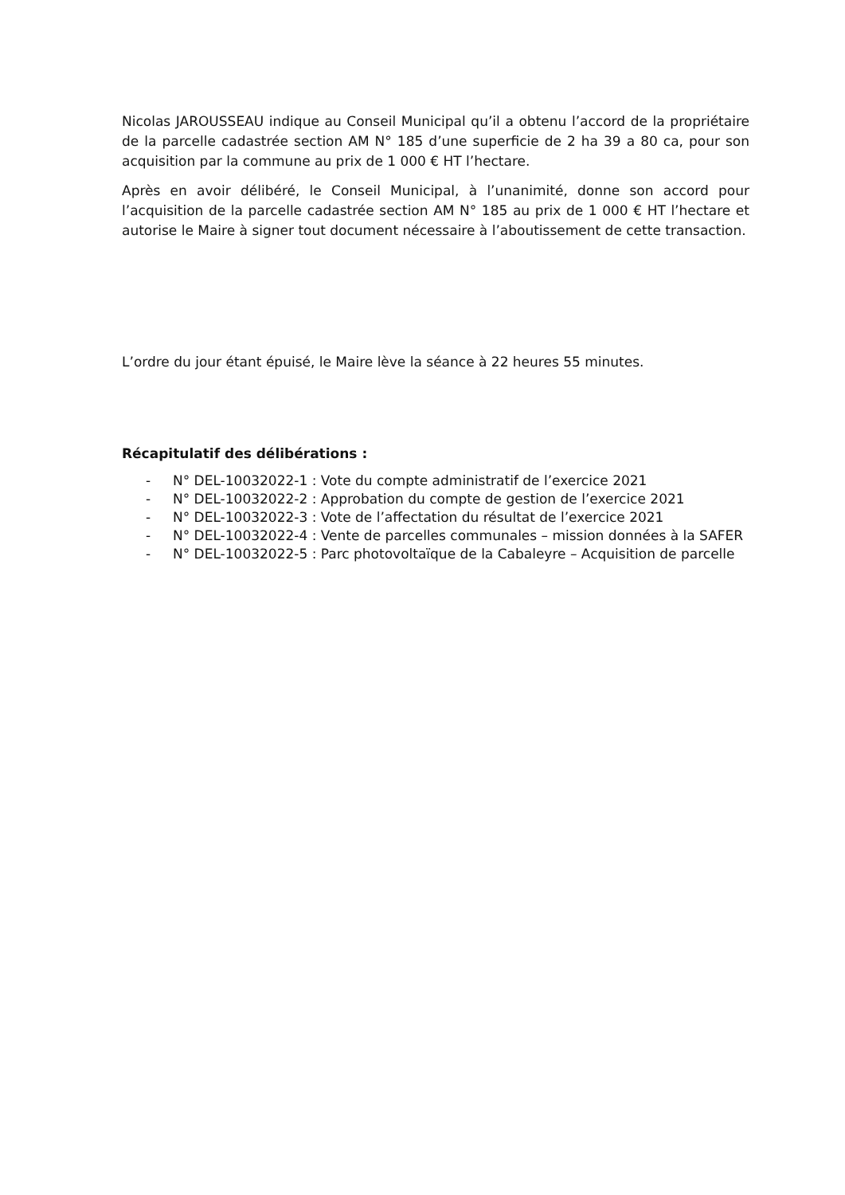Nicolas JAROUSSEAU indique au Conseil Municipal qu’il a obtenu l’accord de la propriétaire de la parcelle cadastrée section AM N° 185 d’une superficie de 2 ha 39 a 80 ca, pour son acquisition par la commune au prix de 1 000 € HT l’hectare.
Après en avoir délibéré, le Conseil Municipal, à l’unanimité, donne son accord pour l’acquisition de la parcelle cadastrée section AM N° 185 au prix de 1 000 € HT l’hectare et autorise le Maire à signer tout document nécessaire à l’aboutissement de cette transaction.
L’ordre du jour étant épuisé, le Maire lève la séance à 22 heures 55 minutes.
Récapitulatif des délibérations :
- N° DEL-10032022-1 : Vote du compte administratif de l’exercice 2021
- N° DEL-10032022-2 : Approbation du compte de gestion de l’exercice 2021
- N° DEL-10032022-3 : Vote de l’affectation du résultat de l’exercice 2021
- N° DEL-10032022-4 : Vente de parcelles communales – mission données à la SAFER
- N° DEL-10032022-5 : Parc photovoltaïque de la Cabaleyre – Acquisition de parcelle